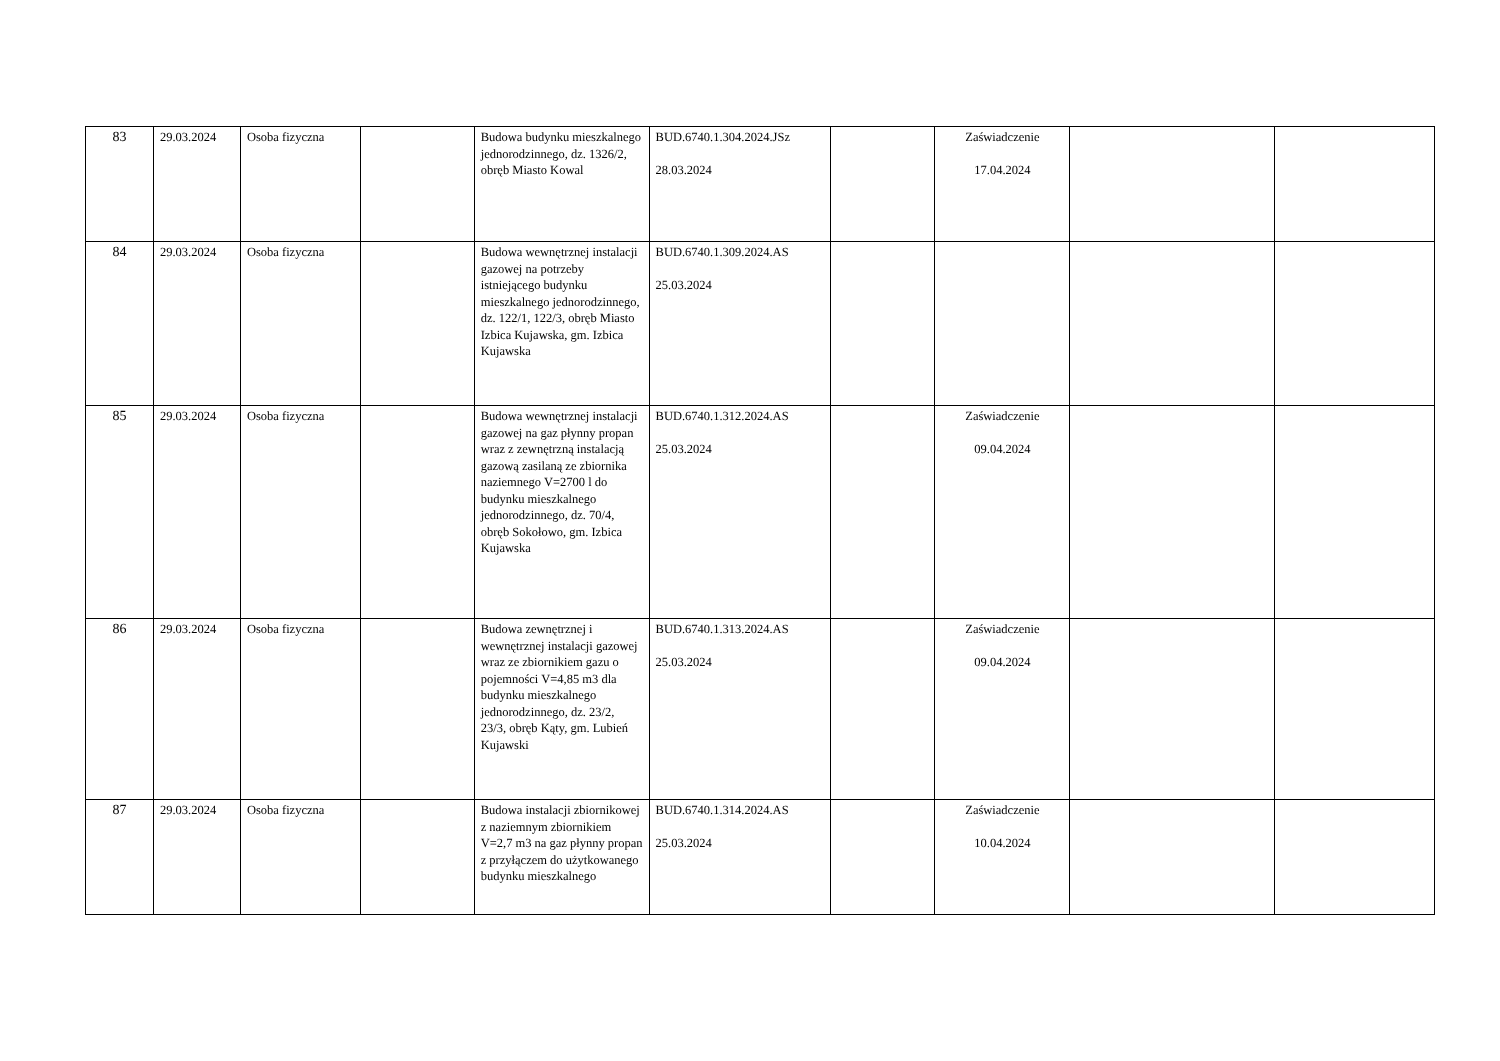| 83 | 29.03.2024 | Osoba fizyczna | | Budowa budynku mieszkalnego jednorodzinnego, dz. 1326/2, obręb Miasto Kowal | BUD.6740.1.304.2024.JSz 28.03.2024 | | Zaświadczenie 17.04.2024 | | |
| 84 | 29.03.2024 | Osoba fizyczna | | Budowa wewnętrznej instalacji gazowej na potrzeby istniejącego budynku mieszkalnego jednorodzinnego, dz. 122/1, 122/3, obręb Miasto Izbica Kujawska, gm. Izbica Kujawska | BUD.6740.1.309.2024.AS 25.03.2024 | | | | |
| 85 | 29.03.2024 | Osoba fizyczna | | Budowa wewnętrznej instalacji gazowej na gaz płynny propan wraz z zewnętrzną instalacją gazową zasilaną ze zbiornika naziemnego V=2700 l do budynku mieszkalnego jednorodzinnego, dz. 70/4, obręb Sokołowo, gm. Izbica Kujawska | BUD.6740.1.312.2024.AS 25.03.2024 | | Zaświadczenie 09.04.2024 | | |
| 86 | 29.03.2024 | Osoba fizyczna | | Budowa zewnętrznej i wewnętrznej instalacji gazowej wraz ze zbiornikiem gazu o pojemności V=4,85 m3 dla budynku mieszkalnego jednorodzinnego, dz. 23/2, 23/3, obręb Kąty, gm. Lubień Kujawski | BUD.6740.1.313.2024.AS 25.03.2024 | | Zaświadczenie 09.04.2024 | | |
| 87 | 29.03.2024 | Osoba fizyczna | | Budowa instalacji zbiornikowej z naziemnym zbiornikiem V=2,7 m3 na gaz płynny propan z przyłączem do użytkowanego budynku mieszkalnego | BUD.6740.1.314.2024.AS 25.03.2024 | | Zaświadczenie 10.04.2024 | | |